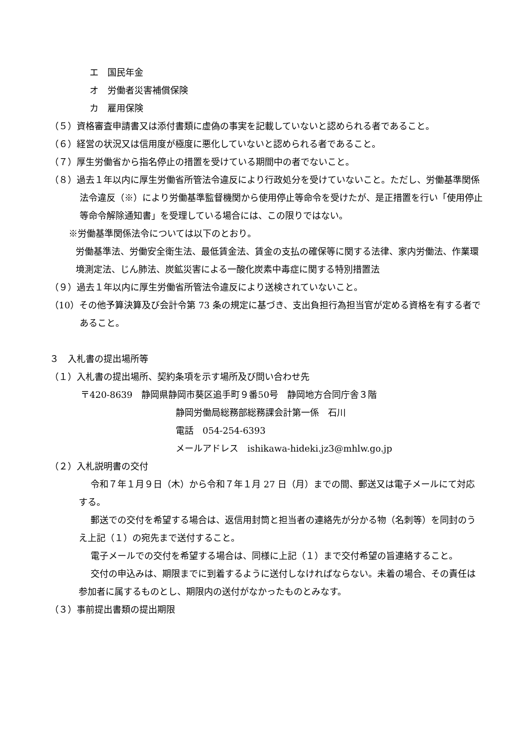エ　国民年金
オ　労働者災害補償保険
カ　雇用保険
（５）資格審査申請書又は添付書類に虚偽の事実を記載していないと認められる者であること。
（６）経営の状況又は信用度が極度に悪化していないと認められる者であること。
（７）厚生労働省から指名停止の措置を受けている期間中の者でないこと。
（８）過去１年以内に厚生労働省所管法令違反により行政処分を受けていないこと。ただし、労働基準関係法令違反（※）により労働基準監督機関から使用停止等命令を受けたが、是正措置を行い「使用停止等命令解除通知書」を受理している場合には、この限りではない。
※労働基準関係法令については以下のとおり。
労働基準法、労働安全衛生法、最低賃金法、賃金の支払の確保等に関する法律、家内労働法、作業環境測定法、じん肺法、炭鉱災害による一酸化炭素中毒症に関する特別措置法
（９）過去１年以内に厚生労働省所管法令違反により送検されていないこと。
（10）その他予算決算及び会計令第 73 条の規定に基づき、支出負担行為担当官が定める資格を有する者であること。
３　入札書の提出場所等
（１）入札書の提出場所、契約条項を示す場所及び問い合わせ先
〒420-8639　静岡県静岡市葵区追手町９番50号　静岡地方合同庁舎３階
静岡労働局総務部総務課会計第一係　石川
電話　054-254-6393
メールアドレス　ishikawa-hideki.jz3@mhlw.go.jp
（２）入札説明書の交付
令和７年１月９日（木）から令和７年１月 27 日（月）までの間、郵送又は電子メールにて対応する。
郵送での交付を希望する場合は、返信用封筒と担当者の連絡先が分かる物（名刺等）を同封のうえ上記（１）の宛先まで送付すること。
電子メールでの交付を希望する場合は、同様に上記（１）まで交付希望の旨連絡すること。
交付の申込みは、期限までに到着するように送付しなければならない。未着の場合、その責任は参加者に属するものとし、期限内の送付がなかったものとみなす。
（３）事前提出書類の提出期限